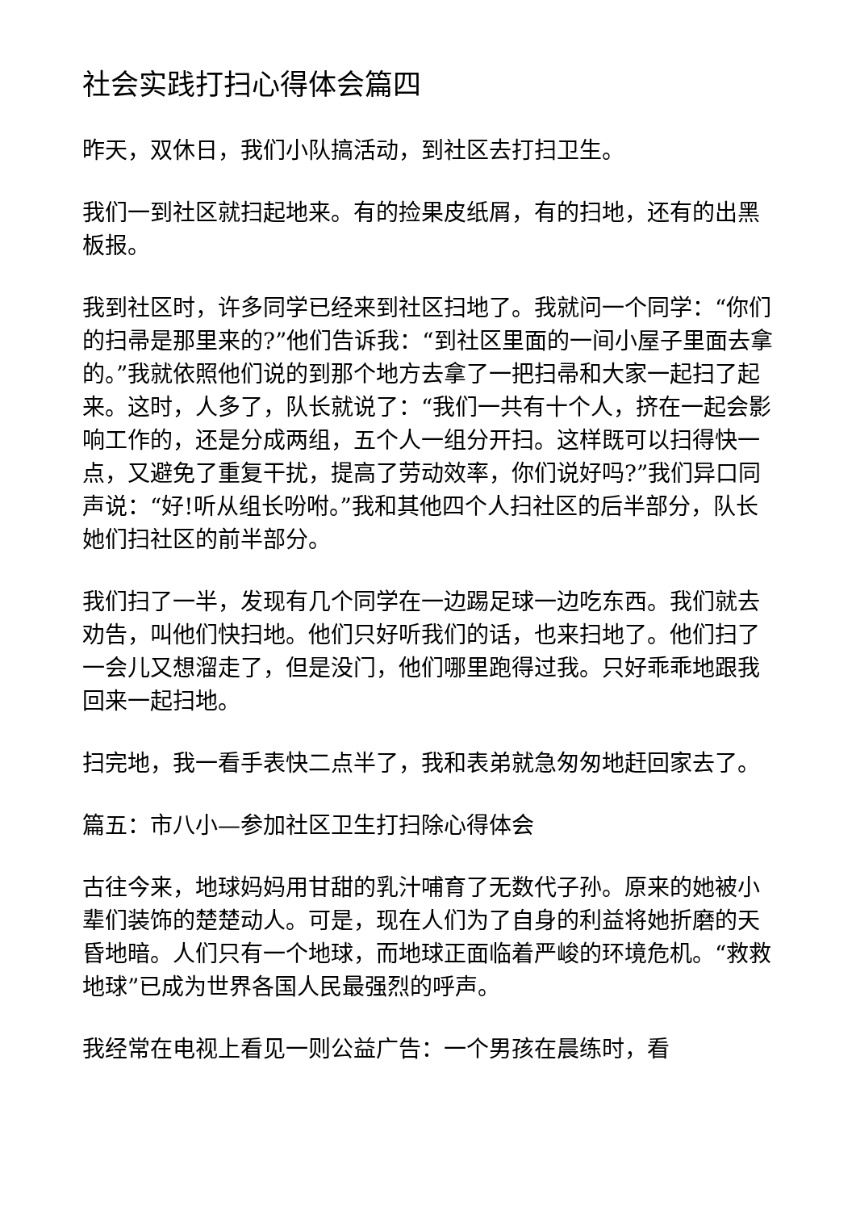社会实践打扫心得体会篇四
昨天，双休日，我们小队搞活动，到社区去打扫卫生。
我们一到社区就扫起地来。有的捡果皮纸屑，有的扫地，还有的出黑板报。
我到社区时，许多同学已经来到社区扫地了。我就问一个同学：“你们的扫帚是那里来的?”他们告诉我：“到社区里面的一间小屋子里面去拿的。”我就依照他们说的到那个地方去拿了一把扫帚和大家一起扫了起来。这时，人多了，队长就说了：“我们一共有十个人，挤在一起会影响工作的，还是分成两组，五个人一组分开扫。这样既可以扫得快一点，又避免了重复干扰，提高了劳动效率，你们说好吗?”我们异口同声说：“好!听从组长吩咐。”我和其他四个人扫社区的后半部分，队长她们扫社区的前半部分。
我们扫了一半，发现有几个同学在一边踢足球一边吃东西。我们就去劝告，叫他们快扫地。他们只好听我们的话，也来扫地了。他们扫了一会儿又想溜走了，但是没门，他们哪里跑得过我。只好乖乖地跟我回来一起扫地。
扫完地，我一看手表快二点半了，我和表弟就急匆匆地赶回家去了。
篇五：市八小—参加社区卫生打扫除心得体会
古往今来，地球妈妈用甘甜的乳汁哺育了无数代子孙。原来的她被小辈们装饰的楚楚动人。可是，现在人们为了自身的利益将她折磨的天昏地暗。人们只有一个地球，而地球正面临着严峻的环境危机。“救救地球”已成为世界各国人民最强烈的呼声。
我经常在电视上看见一则公益广告：一个男孩在晨练时，看